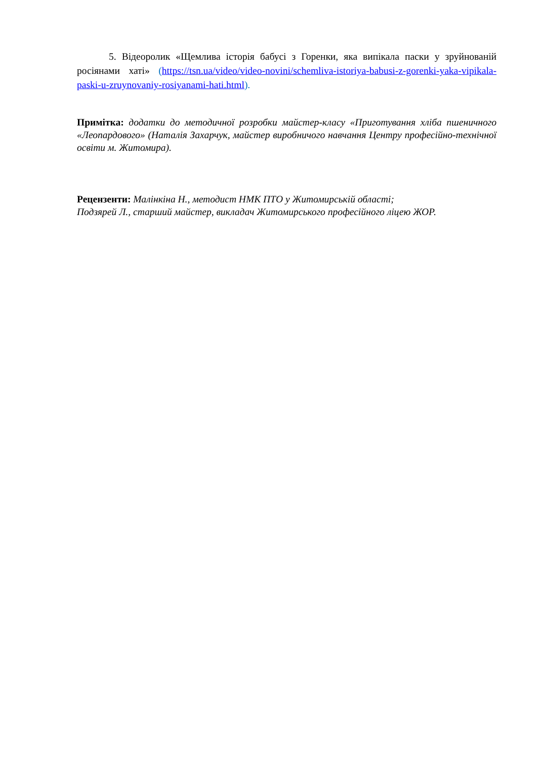5. Відеоролик «Щемлива історія бабусі з Горенки, яка випікала паски у зруйнованій росіянами хаті» (https://tsn.ua/video/video-novini/schemliva-istoriya-babusi-z-gorenki-yaka-vipikala-paski-u-zruynovaniy-rosiyanami-hati.html).
Примітка: додатки до методичної розробки майстер-класу «Приготування хліба пшеничного «Леопардового» (Наталія Захарчук, майстер виробничого навчання Центру професійно-технічної освіти м. Житомира).
Рецензенти: Малінкіна Н., методист НМК ПТО у Житомирській області;
Подзярей Л., старший майстер, викладач Житомирського професійного ліцею ЖОР.